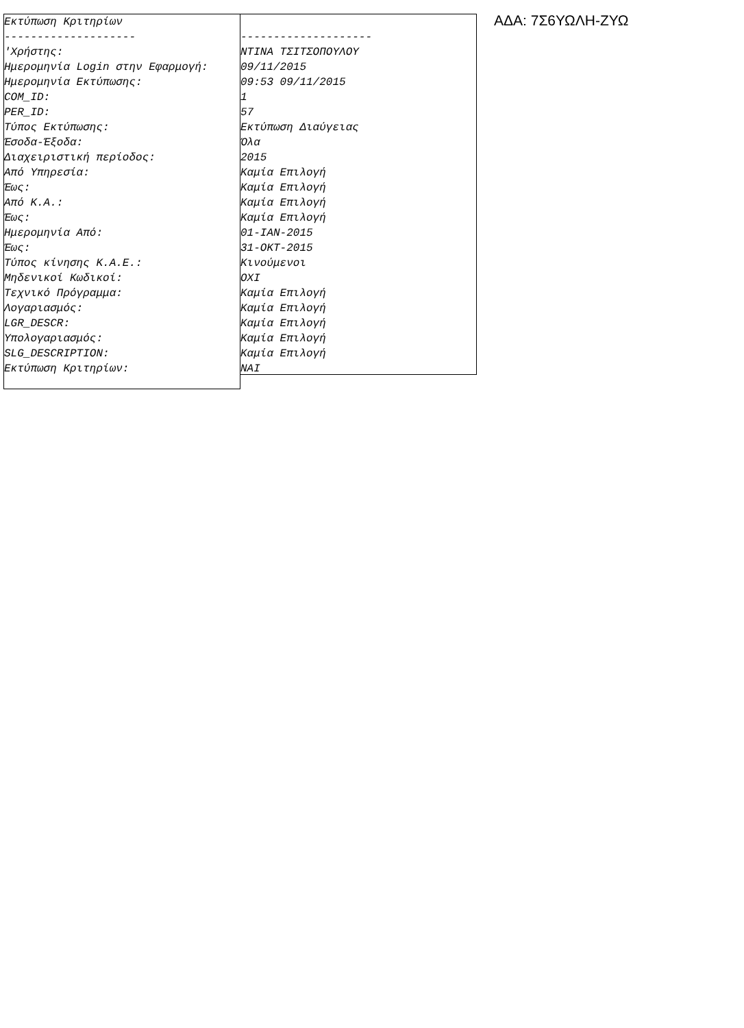Εκτύπωση Κριτηρίων -------------------- 'Χρήστης: Ημερομηνία Login στην Εφαρμογή: Ημερομηνία Εκτύπωσης: COM_ID: PER_ID: Τύπος Εκτύπωσης: Έσοδα-Έξοδα: Διαχειριστική περίοδος: Από Υπηρεσία: Έως: Από Κ.Α.: Έως: Ημερομηνία Από: Έως: Τύπος κίνησης Κ.Α.Ε.: Μηδενικοί Κωδικοί: Τεχνικό Πρόγραμμα: Λογαριασμός: LGR_DESCR: Υπολογαριασμός: SLG_DESCRIPTION: Εκτύπωση Κριτηρίων:
-------------------- NTINA ΤΣΙΤΣΟΠΟΥΛΟΥ 09/11/2015 09:53 09/11/2015 1 57 Εκτύπωση Διαύγειας Όλα 2015 Καμία Επιλογή Καμία Επιλογή Καμία Επιλογή Καμία Επιλογή 01-ΙΑΝ-2015 31-ΟΚΤ-2015 Κινούμενοι ΟΧΙ Καμία Επιλογή Καμία Επιλογή Καμία Επιλογή Καμία Επιλογή Καμία Επιλογή ΝΑΙ
ΑΔΑ: 7Σ6ΥΩΛΗ-ΖΥΩ